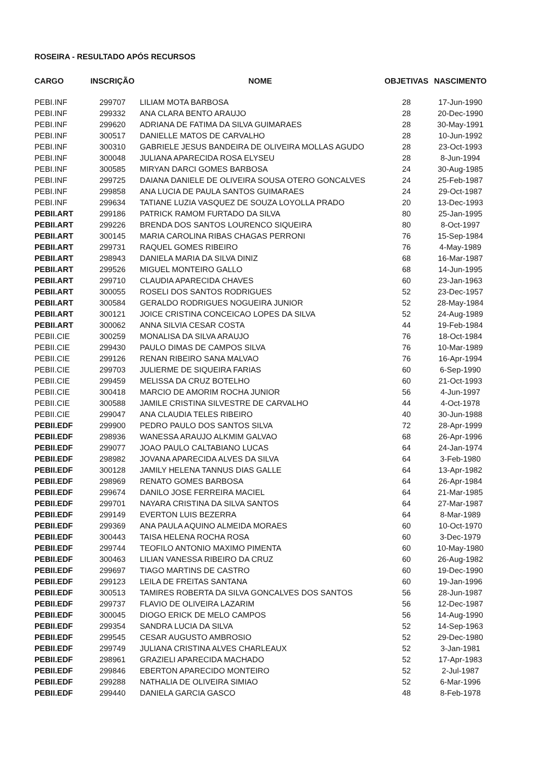ROSEIRA - RESULTADO APÓS RECURSOS
| CARGO | INSCRIÇÃO | NOME | OBJETIVAS | NASCIMENTO |
| --- | --- | --- | --- | --- |
| PEBI.INF | 299707 | LILIAM MOTA BARBOSA | 28 | 17-Jun-1990 |
| PEBI.INF | 299332 | ANA CLARA BENTO ARAUJO | 28 | 20-Dec-1990 |
| PEBI.INF | 299620 | ADRIANA DE FATIMA DA SILVA GUIMARAES | 28 | 30-May-1991 |
| PEBI.INF | 300517 | DANIELLE MATOS DE CARVALHO | 28 | 10-Jun-1992 |
| PEBI.INF | 300310 | GABRIELE JESUS BANDEIRA DE OLIVEIRA MOLLAS AGUDO | 28 | 23-Oct-1993 |
| PEBI.INF | 300048 | JULIANA APARECIDA ROSA ELYSEU | 28 | 8-Jun-1994 |
| PEBI.INF | 300585 | MIRYAN DARCI GOMES BARBOSA | 24 | 30-Aug-1985 |
| PEBI.INF | 299725 | DAIANA DANIELE DE OLIVEIRA SOUSA OTERO GONCALVES | 24 | 25-Feb-1987 |
| PEBI.INF | 299858 | ANA LUCIA DE PAULA SANTOS GUIMARAES | 24 | 29-Oct-1987 |
| PEBI.INF | 299634 | TATIANE LUZIA VASQUEZ DE SOUZA LOYOLLA PRADO | 20 | 13-Dec-1993 |
| PEBII.ART | 299186 | PATRICK RAMOM FURTADO DA SILVA | 80 | 25-Jan-1995 |
| PEBII.ART | 299226 | BRENDA DOS SANTOS LOURENCO SIQUEIRA | 80 | 8-Oct-1997 |
| PEBII.ART | 300145 | MARIA CAROLINA RIBAS CHAGAS PERRONI | 76 | 15-Sep-1984 |
| PEBII.ART | 299731 | RAQUEL GOMES RIBEIRO | 76 | 4-May-1989 |
| PEBII.ART | 298943 | DANIELA MARIA DA SILVA DINIZ | 68 | 16-Mar-1987 |
| PEBII.ART | 299526 | MIGUEL MONTEIRO GALLO | 68 | 14-Jun-1995 |
| PEBII.ART | 299710 | CLAUDIA APARECIDA CHAVES | 60 | 23-Jan-1963 |
| PEBII.ART | 300055 | ROSELI DOS SANTOS RODRIGUES | 52 | 23-Dec-1957 |
| PEBII.ART | 300584 | GERALDO RODRIGUES NOGUEIRA JUNIOR | 52 | 28-May-1984 |
| PEBII.ART | 300121 | JOICE CRISTINA CONCEICAO LOPES DA SILVA | 52 | 24-Aug-1989 |
| PEBII.ART | 300062 | ANNA SILVIA CESAR COSTA | 44 | 19-Feb-1984 |
| PEBII.CIE | 300259 | MONALISA DA SILVA ARAUJO | 76 | 18-Oct-1984 |
| PEBII.CIE | 299430 | PAULO DIMAS DE CAMPOS SILVA | 76 | 10-Mar-1989 |
| PEBII.CIE | 299126 | RENAN RIBEIRO SANA MALVAO | 76 | 16-Apr-1994 |
| PEBII.CIE | 299703 | JULIERME DE SIQUEIRA FARIAS | 60 | 6-Sep-1990 |
| PEBII.CIE | 299459 | MELISSA DA CRUZ BOTELHO | 60 | 21-Oct-1993 |
| PEBII.CIE | 300418 | MARCIO DE AMORIM ROCHA JUNIOR | 56 | 4-Jun-1997 |
| PEBII.CIE | 300588 | JAMILE CRISTINA SILVESTRE DE CARVALHO | 44 | 4-Oct-1978 |
| PEBII.CIE | 299047 | ANA CLAUDIA TELES RIBEIRO | 40 | 30-Jun-1988 |
| PEBII.EDF | 299900 | PEDRO PAULO DOS SANTOS SILVA | 72 | 28-Apr-1999 |
| PEBII.EDF | 298936 | WANESSA ARAUJO ALKMIM GALVAO | 68 | 26-Apr-1996 |
| PEBII.EDF | 299077 | JOAO PAULO CALTABIANO LUCAS | 64 | 24-Jan-1974 |
| PEBII.EDF | 298982 | JOVANA APARECIDA ALVES DA SILVA | 64 | 3-Feb-1980 |
| PEBII.EDF | 300128 | JAMILY HELENA TANNUS DIAS GALLE | 64 | 13-Apr-1982 |
| PEBII.EDF | 298969 | RENATO GOMES BARBOSA | 64 | 26-Apr-1984 |
| PEBII.EDF | 299674 | DANILO JOSE FERREIRA MACIEL | 64 | 21-Mar-1985 |
| PEBII.EDF | 299701 | NAYARA CRISTINA DA SILVA SANTOS | 64 | 27-Mar-1987 |
| PEBII.EDF | 299149 | EVERTON LUIS BEZERRA | 64 | 8-Mar-1989 |
| PEBII.EDF | 299369 | ANA PAULA AQUINO ALMEIDA MORAES | 60 | 10-Oct-1970 |
| PEBII.EDF | 300443 | TAISA HELENA ROCHA ROSA | 60 | 3-Dec-1979 |
| PEBII.EDF | 299744 | TEOFILO ANTONIO MAXIMO PIMENTA | 60 | 10-May-1980 |
| PEBII.EDF | 300463 | LILIAN VANESSA RIBEIRO DA CRUZ | 60 | 26-Aug-1982 |
| PEBII.EDF | 299697 | TIAGO MARTINS DE CASTRO | 60 | 19-Dec-1990 |
| PEBII.EDF | 299123 | LEILA DE FREITAS SANTANA | 60 | 19-Jan-1996 |
| PEBII.EDF | 300513 | TAMIRES ROBERTA DA SILVA GONCALVES DOS SANTOS | 56 | 28-Jun-1987 |
| PEBII.EDF | 299737 | FLAVIO DE OLIVEIRA LAZARIM | 56 | 12-Dec-1987 |
| PEBII.EDF | 300045 | DIOGO ERICK DE MELO CAMPOS | 56 | 14-Aug-1990 |
| PEBII.EDF | 299354 | SANDRA LUCIA DA SILVA | 52 | 14-Sep-1963 |
| PEBII.EDF | 299545 | CESAR AUGUSTO AMBROSIO | 52 | 29-Dec-1980 |
| PEBII.EDF | 299749 | JULIANA CRISTINA ALVES CHARLEAUX | 52 | 3-Jan-1981 |
| PEBII.EDF | 298961 | GRAZIELI APARECIDA MACHADO | 52 | 17-Apr-1983 |
| PEBII.EDF | 299846 | EBERTON APARECIDO MONTEIRO | 52 | 2-Jul-1987 |
| PEBII.EDF | 299288 | NATHALIA DE OLIVEIRA SIMIAO | 52 | 6-Mar-1996 |
| PEBII.EDF | 299440 | DANIELA GARCIA GASCO | 48 | 8-Feb-1978 |